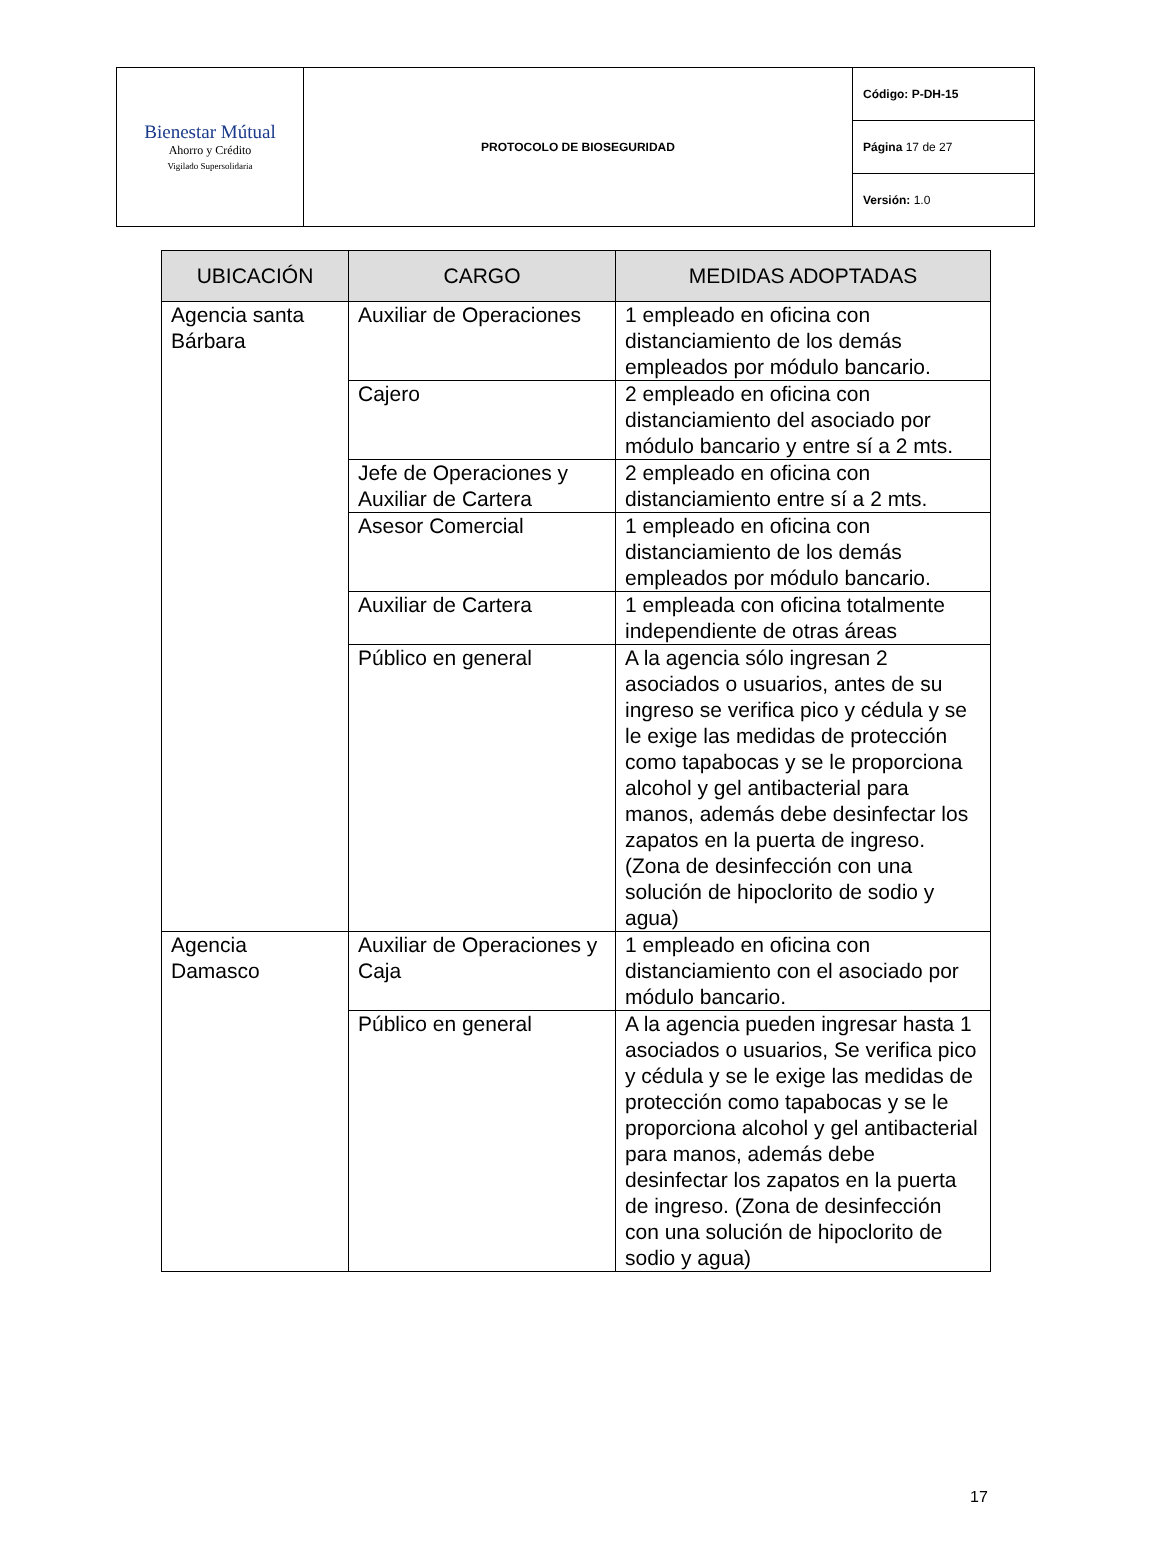| Bienestar Mútual Ahorro y Crédito Vigilado Supersolidaria | PROTOCOLO DE BIOSEGURIDAD | Código: P-DH-15 |
| | | Página 17 de 27 |
| | | Versión: 1.0 |
| UBICACIÓN | CARGO | MEDIDAS ADOPTADAS |
| --- | --- | --- |
| Agencia santa Bárbara | Auxiliar de Operaciones | 1 empleado en oficina con distanciamiento de los demás empleados por módulo bancario. |
| | Cajero | 2 empleado en oficina con distanciamiento del asociado por módulo bancario y entre sí a 2 mts. |
| | Jefe de Operaciones y Auxiliar de Cartera | 2 empleado en oficina con distanciamiento entre sí a 2 mts. |
| | Asesor Comercial | 1 empleado en oficina con distanciamiento de los demás empleados por módulo bancario. |
| | Auxiliar de Cartera | 1 empleada con oficina totalmente independiente de otras áreas |
| | Público en general | A la agencia sólo ingresan 2 asociados o usuarios, antes de su ingreso se verifica pico y cédula y se le exige las medidas de protección como tapabocas y se le proporciona alcohol y gel antibacterial para manos, además debe desinfectar los zapatos en la puerta de ingreso. (Zona de desinfección con una solución de hipoclorito de sodio y agua) |
| Agencia Damasco | Auxiliar de Operaciones y Caja | 1 empleado en oficina con distanciamiento con el asociado por módulo bancario. |
| | Público en general | A la agencia pueden ingresar hasta 1 asociados o usuarios, Se verifica pico y cédula y se le exige las medidas de protección como tapabocas y se le proporciona alcohol y gel antibacterial para manos, además debe desinfectar los zapatos en la puerta de ingreso. (Zona de desinfección con una solución de hipoclorito de sodio y agua) |
17